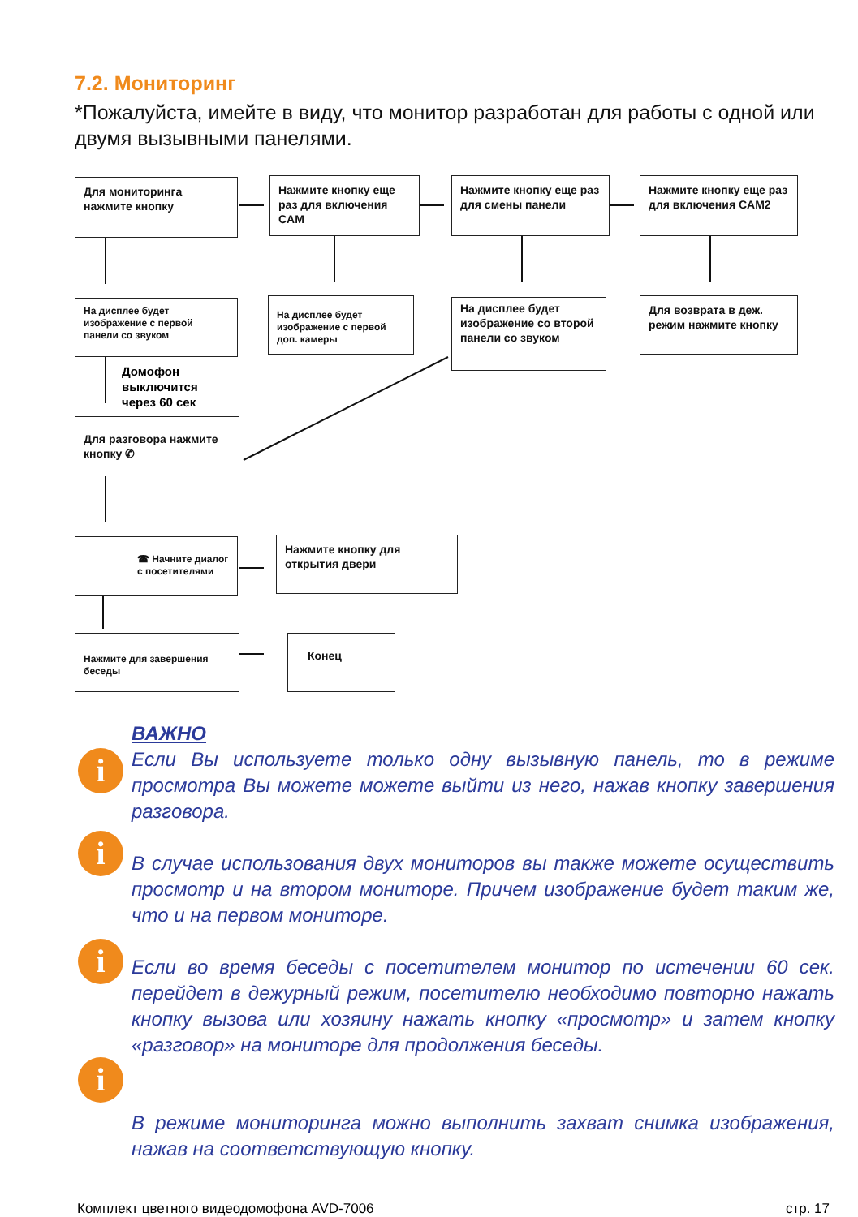7.2. Мониторинг
*Пожалуйста, имейте в виду, что монитор разработан для работы с одной или двумя вызывными панелями.
Для мониторинга нажмите кнопку
Нажмите кнопку еще раз для включения CAM
Нажмите кнопку еще раз для смены панели
Нажмите кнопку еще раз для включения CAM2
На дисплее будет изображение с первой панели со звуком
На дисплее будет изображение с первой доп. камеры
На дисплее будет изображение со второй панели со звуком
Для возврата в деж. режим нажмите кнопку
Домофон
выключится
через 60 сек
Для разговора нажмите кнопку ✆
☎ Начните диалог с посетителями
Нажмите кнопку для открытия двери
Нажмите для завершения беседы
Конец
ВАЖНО
Если Вы используете только одну вызывную панель, то в режиме просмотра Вы можете можете выйти из него, нажав кнопку завершения разговора.
i
i
В случае использования двух мониторов вы также можете осуществить просмотр и на втором мониторе. Причем изображение будет таким же, что и на первом мониторе.
i
Если во время беседы с посетителем монитор по истечении 60 сек. перейдет в дежурный режим, посетителю необходимо повторно нажать кнопку вызова или хозяину нажать кнопку «просмотр» и затем кнопку «разговор» на мониторе для продолжения беседы.
i
В режиме мониторинга можно выполнить захват снимка изображения, нажав на соответствующую кнопку.
Комплект цветного видеодомофона AVD-7006
стр. 17